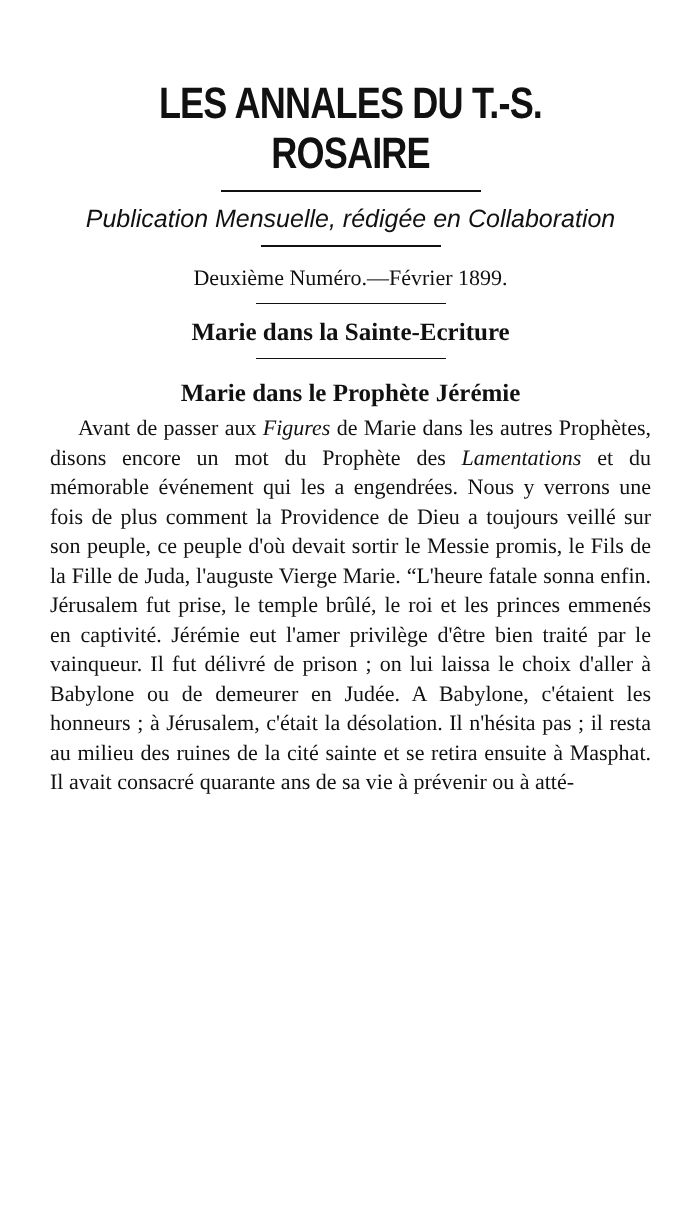LES ANNALES DU T.-S. ROSAIRE
Publication Mensuelle, rédigée en Collaboration
Deuxième Numéro.—Février 1899.
Marie dans la Sainte-Ecriture
Marie dans le Prophète Jérémie
Avant de passer aux Figures de Marie dans les autres Prophètes, disons encore un mot du Prophète des Lamentations et du mémorable événement qui les a engendrées. Nous y verrons une fois de plus comment la Providence de Dieu a toujours veillé sur son peuple, ce peuple d'où devait sortir le Messie promis, le Fils de la Fille de Juda, l'auguste Vierge Marie. “L'heure fatale sonna enfin. Jérusalem fut prise, le temple brûlé, le roi et les princes emmenés en captivité. Jérémie eut l'amer privilège d'être bien traité par le vainqueur. Il fut délivré de prison ; on lui laissa le choix d'aller à Babylone ou de demeurer en Judée. A Babylone, c'étaient les honneurs ; à Jérusalem, c'était la désolation. Il n'hésita pas ; il resta au milieu des ruines de la cité sainte et se retira ensuite à Masphat. Il avait consacré quarante ans de sa vie à prévenir ou à atté-